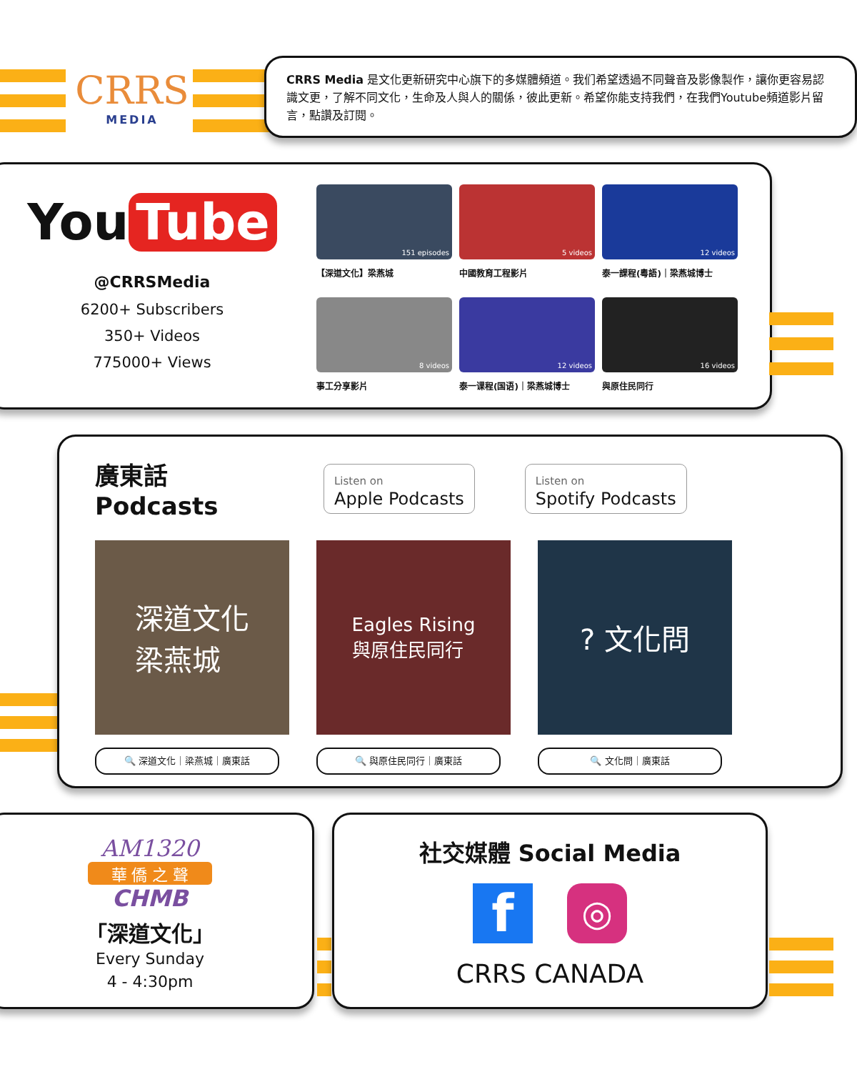CRRS
MEDIA
CRRS Media 是文化更新研究中心旗下的多媒體頻道。我们希望透過不同聲音及影像製作，讓你更容易認識文更，了解不同文化，生命及人與人的關係，彼此更新。希望你能支持我們，在我們Youtube頻道影片留言，點讚及訂閱。
You Tube
@CRRSMedia
6200+ Subscribers
350+ Videos
775000+ Views
151 episodes
【深道文化】梁燕城
5 videos
中國教育工程影片
12 videos
泰一課程(粵語)｜梁燕城博士
8 videos
事工分享影片
12 videos
泰一课程(国语)｜梁燕城博士
16 videos
與原住民同行
廣東話 Podcasts
Listen on
Apple Podcasts
Listen on
Spotify Podcasts
深道文化
梁燕城
🔍 深道文化｜梁燕城｜廣東話
Eagles Rising
與原住民同行
🔍 與原住民同行｜廣東話
? 文化問
🔍 文化問｜廣東話
AM1320
華 僑 之 聲
CHMB
「深道文化」
Every Sunday
4 - 4:30pm
社交媒體 Social Media
f
◎
CRRS CANADA